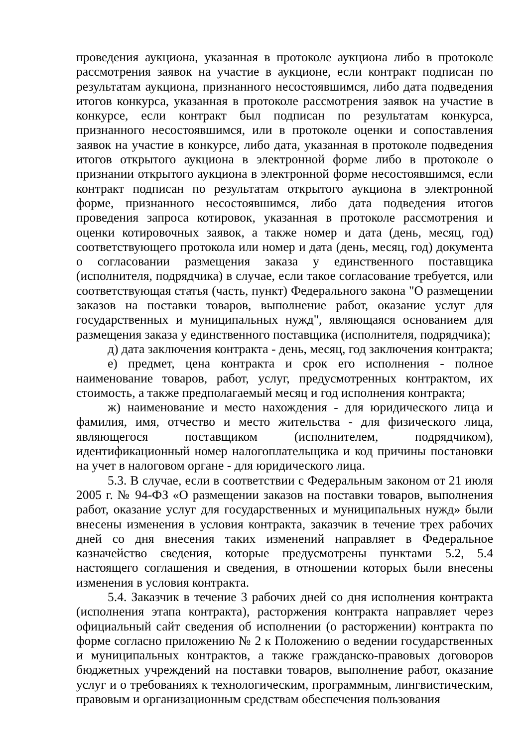проведения аукциона, указанная в протоколе аукциона либо в протоколе рассмотрения заявок на участие в аукционе, если контракт подписан по результатам аукциона, признанного несостоявшимся, либо дата подведения итогов конкурса, указанная в протоколе рассмотрения заявок на участие в конкурсе, если контракт был подписан по результатам конкурса, признанного несостоявшимся, или в протоколе оценки и сопоставления заявок на участие в конкурсе, либо дата, указанная в протоколе подведения итогов открытого аукциона в электронной форме либо в протоколе о признании открытого аукциона в электронной форме несостоявшимся, если контракт подписан по результатам открытого аукциона в электронной форме, признанного несостоявшимся, либо дата подведения итогов проведения запроса котировок, указанная в протоколе рассмотрения и оценки котировочных заявок, а также номер и дата (день, месяц, год) соответствующего протокола или номер и дата (день, месяц, год) документа о согласовании размещения заказа у единственного поставщика (исполнителя, подрядчика) в случае, если такое согласование требуется, или соответствующая статья (часть, пункт) Федерального закона "О размещении заказов на поставки товаров, выполнение работ, оказание услуг для государственных и муниципальных нужд", являющаяся основанием для размещения заказа у единственного поставщика (исполнителя, подрядчика);
д) дата заключения контракта - день, месяц, год заключения контракта;
е) предмет, цена контракта и срок его исполнения - полное наименование товаров, работ, услуг, предусмотренных контрактом, их стоимость, а также предполагаемый месяц и год исполнения контракта;
ж) наименование и место нахождения - для юридического лица и фамилия, имя, отчество и место жительства - для физического лица, являющегося поставщиком (исполнителем, подрядчиком), идентификационный номер налогоплательщика и код причины постановки на учет в налоговом органе - для юридического лица.
5.3. В случае, если в соответствии с Федеральным законом от 21 июля 2005 г. № 94-ФЗ «О размещении заказов на поставки товаров, выполнения работ, оказание услуг для государственных и муниципальных нужд» были внесены изменения в условия контракта, заказчик в течение трех рабочих дней со дня внесения таких изменений направляет в Федеральное казначейство сведения, которые предусмотрены пунктами 5.2, 5.4 настоящего соглашения и сведения, в отношении которых были внесены изменения в условия контракта.
5.4. Заказчик в течение 3 рабочих дней со дня исполнения контракта (исполнения этапа контракта), расторжения контракта направляет через официальный сайт сведения об исполнении (о расторжении) контракта по форме согласно приложению № 2 к Положению о ведении государственных и муниципальных контрактов, а также гражданско-правовых договоров бюджетных учреждений на поставки товаров, выполнение работ, оказание услуг и о требованиях к технологическим, программным, лингвистическим, правовым и организационным средствам обеспечения пользования